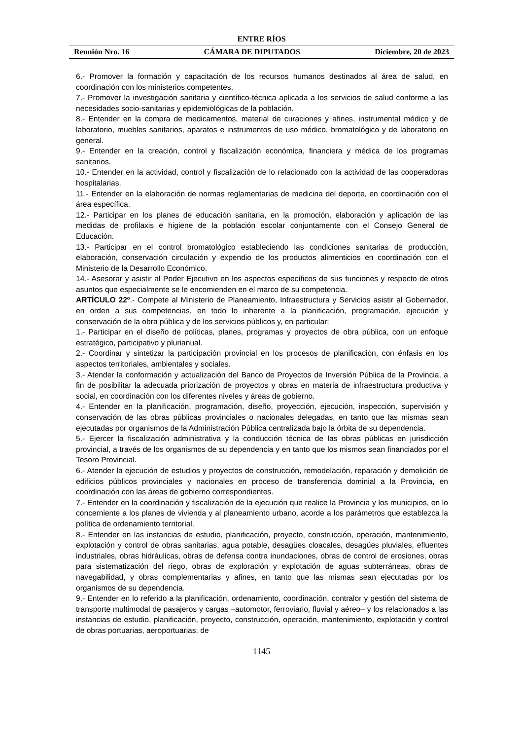ENTRE RÍOS
Reunión Nro. 16 CÁMARA DE DIPUTADOS Diciembre, 20 de 2023
6.- Promover la formación y capacitación de los recursos humanos destinados al área de salud, en coordinación con los ministerios competentes.
7.- Promover la investigación sanitaria y científico-técnica aplicada a los servicios de salud conforme a las necesidades socio-sanitarias y epidemiológicas de la población.
8.- Entender en la compra de medicamentos, material de curaciones y afines, instrumental médico y de laboratorio, muebles sanitarios, aparatos e instrumentos de uso médico, bromatológico y de laboratorio en general.
9.- Entender en la creación, control y fiscalización económica, financiera y médica de los programas sanitarios.
10.- Entender en la actividad, control y fiscalización de lo relacionado con la actividad de las cooperadoras hospitalarias.
11.- Entender en la elaboración de normas reglamentarias de medicina del deporte, en coordinación con el área específica.
12.- Participar en los planes de educación sanitaria, en la promoción, elaboración y aplicación de las medidas de profilaxis e higiene de la población escolar conjuntamente con el Consejo General de Educación.
13.- Participar en el control bromatológico estableciendo las condiciones sanitarias de producción, elaboración, conservación circulación y expendio de los productos alimenticios en coordinación con el Ministerio de la Desarrollo Económico.
14.- Asesorar y asistir al Poder Ejecutivo en los aspectos específicos de sus funciones y respecto de otros asuntos que especialmente se le encomienden en el marco de su competencia.
ARTÍCULO 22º.- Compete al Ministerio de Planeamiento, Infraestructura y Servicios asistir al Gobernador, en orden a sus competencias, en todo lo inherente a la planificación, programación, ejecución y conservación de la obra pública y de los servicios públicos y, en particular:
1.- Participar en el diseño de políticas, planes, programas y proyectos de obra pública, con un enfoque estratégico, participativo y plurianual.
2.- Coordinar y sintetizar la participación provincial en los procesos de planificación, con énfasis en los aspectos territoriales, ambientales y sociales.
3.- Atender la conformación y actualización del Banco de Proyectos de Inversión Pública de la Provincia, a fin de posibilitar la adecuada priorización de proyectos y obras en materia de infraestructura productiva y social, en coordinación con los diferentes niveles y áreas de gobierno.
4.- Entender en la planificación, programación, diseño, proyección, ejecución, inspección, supervisión y conservación de las obras públicas provinciales o nacionales delegadas, en tanto que las mismas sean ejecutadas por organismos de la Administración Pública centralizada bajo la órbita de su dependencia.
5.- Ejercer la fiscalización administrativa y la conducción técnica de las obras públicas en jurisdicción provincial, a través de los organismos de su dependencia y en tanto que los mismos sean financiados por el Tesoro Provincial.
6.- Atender la ejecución de estudios y proyectos de construcción, remodelación, reparación y demolición de edificios públicos provinciales y nacionales en proceso de transferencia dominial a la Provincia, en coordinación con las áreas de gobierno correspondientes.
7.- Entender en la coordinación y fiscalización de la ejecución que realice la Provincia y los municipios, en lo concerniente a los planes de vivienda y al planeamiento urbano, acorde a los parámetros que establezca la política de ordenamiento territorial.
8.- Entender en las instancias de estudio, planificación, proyecto, construcción, operación, mantenimiento, explotación y control de obras sanitarias, agua potable, desagües cloacales, desagües pluviales, efluentes industriales, obras hidráulicas, obras de defensa contra inundaciones, obras de control de erosiones, obras para sistematización del riego, obras de exploración y explotación de aguas subterráneas, obras de navegabilidad, y obras complementarias y afines, en tanto que las mismas sean ejecutadas por los organismos de su dependencia.
9.- Entender en lo referido a la planificación, ordenamiento, coordinación, contralor y gestión del sistema de transporte multimodal de pasajeros y cargas –automotor, ferroviario, fluvial y aéreo– y los relacionados a las instancias de estudio, planificación, proyecto, construcción, operación, mantenimiento, explotación y control de obras portuarias, aeroportuarias, de
1145